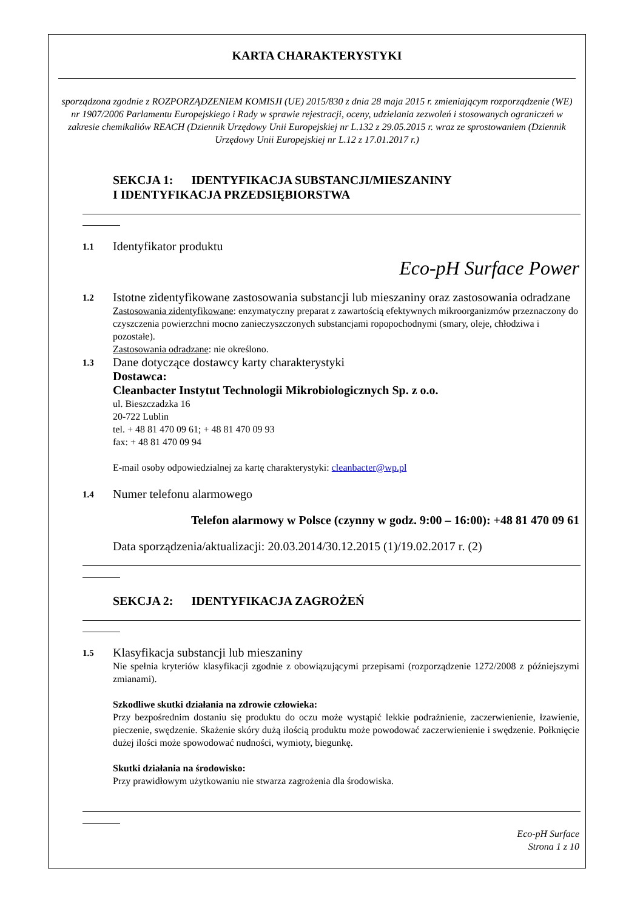KARTA CHARAKTERYSTYKI
sporządzona zgodnie z ROZPORZĄDZENIEM KOMISJI (UE) 2015/830 z dnia 28 maja 2015 r. zmieniającym rozporządzenie (WE) nr 1907/2006 Parlamentu Europejskiego i Rady w sprawie rejestracji, oceny, udzielania zezwoleń i stosowanych ograniczeń w zakresie chemikaliów REACH (Dziennik Urzędowy Unii Europejskiej nr L.132 z 29.05.2015 r. wraz ze sprostowaniem (Dziennik Urzędowy Unii Europejskiej nr L.12 z 17.01.2017 r.)
SEKCJA 1: IDENTYFIKACJA SUBSTANCJI/MIESZANINY
I IDENTYFIKACJA PRZEDSIĘBIORSTWA
1.1
Identyfikator produktu
Eco-pH Surface Power
1.2
Istotne zidentyfikowane zastosowania substancji lub mieszaniny oraz zastosowania odradzane
Zastosowania zidentyfikowane: enzymatyczny preparat z zawartością efektywnych mikroorganizmów przeznaczony do czyszczenia powierzchni mocno zanieczyszczonych substancjami ropopochodnymi (smary, oleje, chłodziwa i pozostałe).
Zastosowania odradzane: nie określono.
1.3
Dane dotyczące dostawcy karty charakterystyki
Dostawca:
Cleanbacter Instytut Technologii Mikrobiologicznych Sp. z o.o.
ul. Bieszczadzka 16
20-722 Lublin
tel. + 48 81 470 09 61; + 48 81 470 09 93
fax: + 48 81 470 09 94
E-mail osoby odpowiedzialnej za kartę charakterystyki: cleanbacter@wp.pl
1.4
Numer telefonu alarmowego
Telefon alarmowy w Polsce (czynny w godz. 9:00 – 16:00): +48 81 470 09 61
Data sporządzenia/aktualizacji: 20.03.2014/30.12.2015 (1)/19.02.2017 r. (2)
SEKCJA 2: IDENTYFIKACJA ZAGROŻEŃ
1.5
Klasyfikacja substancji lub mieszaniny
Nie spełnia kryteriów klasyfikacji zgodnie z obowiązującymi przepisami (rozporządzenie 1272/2008 z późniejszymi zmianami).
Szkodliwe skutki działania na zdrowie człowieka:
Przy bezpośrednim dostaniu się produktu do oczu może wystąpić lekkie podrażnienie, zaczerwienienie, łzawienie, pieczenie, swędzenie. Skażenie skóry dużą ilością produktu może powodować zaczerwienienie i swędzenie. Połknięcie dużej ilości może spowodować nudności, wymioty, biegunkę.
Skutki działania na środowisko:
Przy prawidłowym użytkowaniu nie stwarza zagrożenia dla środowiska.
Eco-pH Surface
Strona 1 z 10